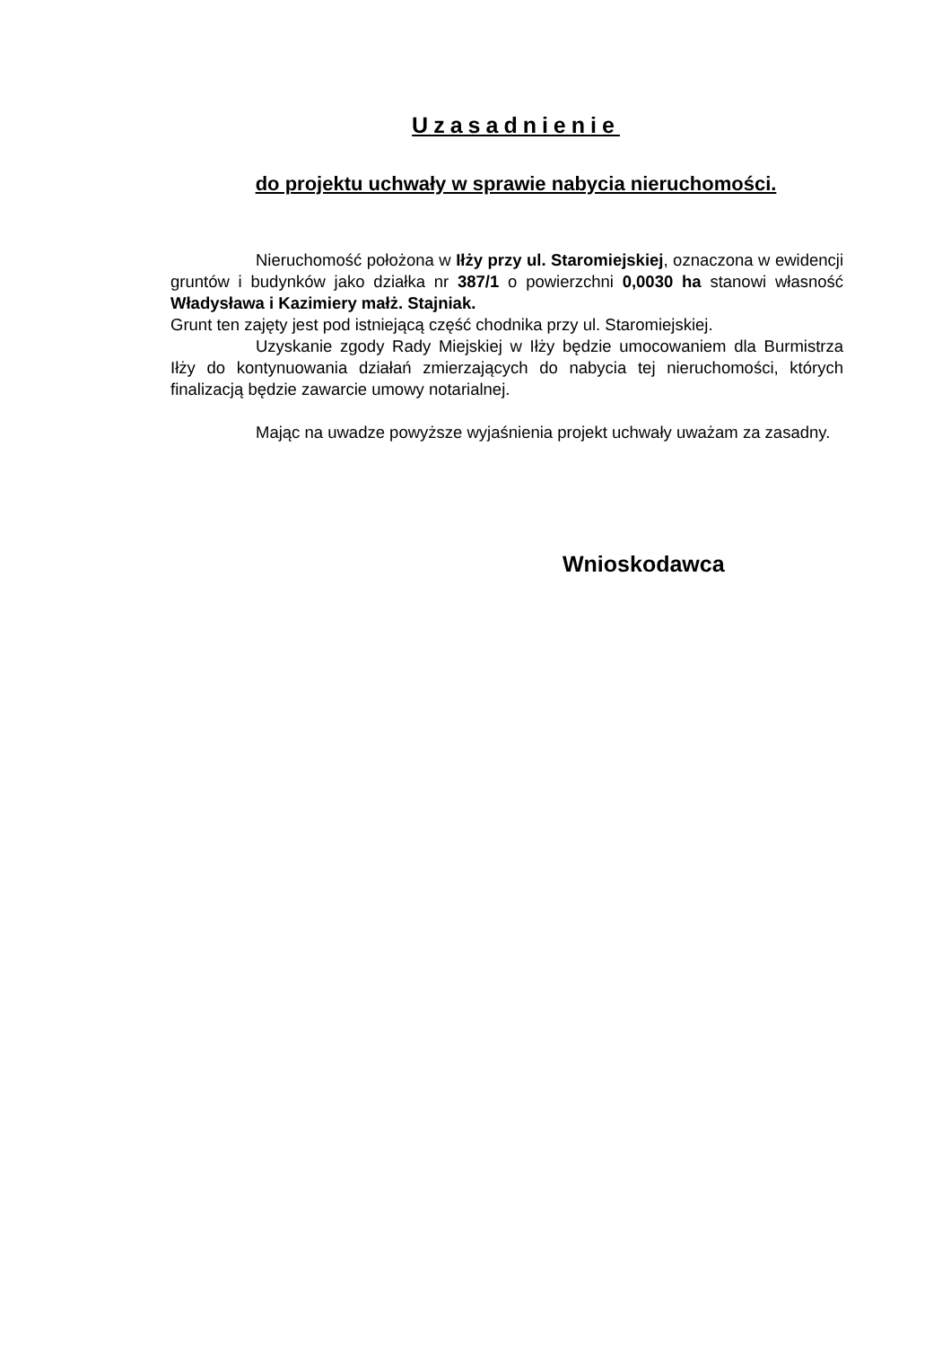Uzasadnienie
do projektu uchwały w sprawie nabycia nieruchomości.
Nieruchomość położona w Iłży przy ul. Staromiejskiej, oznaczona w ewidencji gruntów i budynków jako działka nr 387/1 o powierzchni 0,0030 ha stanowi własność Władysława i Kazimiery małż. Stajniak.
Grunt ten zajęty jest pod istniejącą część chodnika przy ul. Staromiejskiej.
Uzyskanie zgody Rady Miejskiej w Iłży będzie umocowaniem dla Burmistrza Iłży do kontynuowania działań zmierzających do nabycia tej nieruchomości, których finalizacją będzie zawarcie umowy notarialnej.
Mając na uwadze powyższe wyjaśnienia projekt uchwały uważam za zasadny.
Wnioskodawca